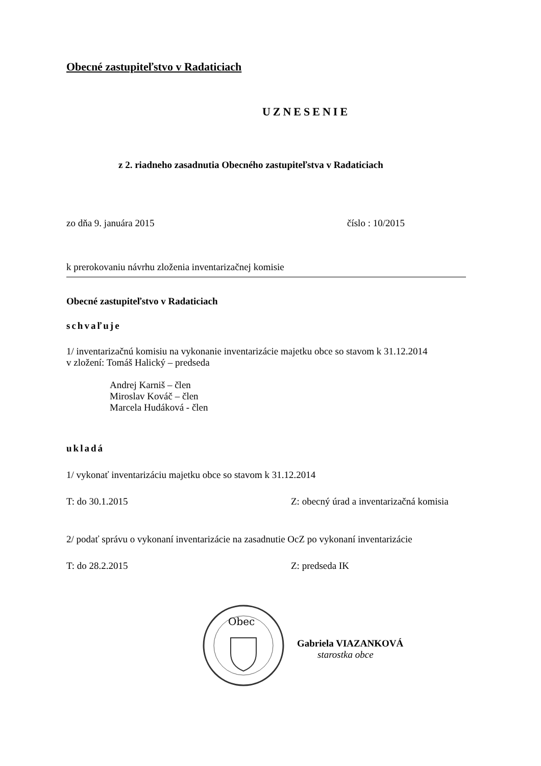Obecné zastupiteľstvo v Radaticiach
UZNESENIE
z 2. riadneho zasadnutia Obecného zastupiteľstva v Radaticiach
zo dňa 9. januára 2015 číslo : 10/2015
k prerokovaniu návrhu zloženia inventarizačnej komisie
Obecné zastupiteľstvo v Radaticiach
schvaľuje
1/ inventarizačnú komisiu na vykonanie inventarizácie majetku obce so stavom k 31.12.2014
v zložení: Tomáš Halický – predseda
Andrej Karniš – člen
Miroslav Kováč – člen
Marcela Hudáková - člen
ukladá
1/ vykonať inventarizáciu majetku obce so stavom k 31.12.2014
T: do 30.1.2015 Z: obecný úrad a inventarizačná komisia
2/ podať správu o vykonaní inventarizácie na zasadnutie OcZ po vykonaní inventarizácie
T: do 28.2.2015 Z: predseda IK
Obec
Gabriela VIAZANKOVÁ
starostka obce